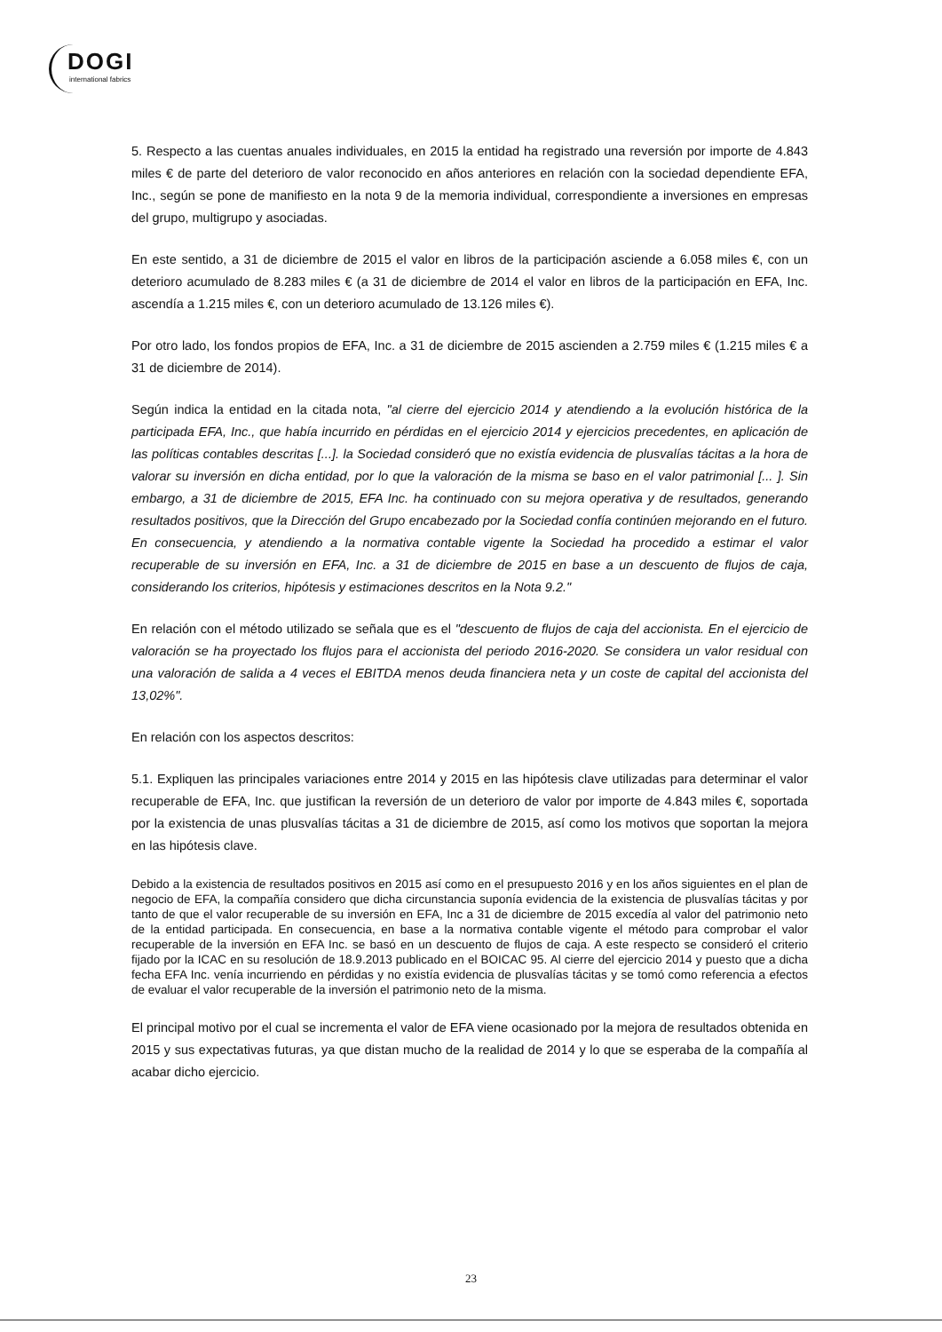DOGI
international fabrics
5. Respecto a las cuentas anuales individuales, en 2015 la entidad ha registrado una reversión por importe de 4.843 miles € de parte del deterioro de valor reconocido en años anteriores en relación con la sociedad dependiente EFA, Inc., según se pone de manifiesto en la nota 9 de la memoria individual, correspondiente a inversiones en empresas del grupo, multigrupo y asociadas.
En este sentido, a 31 de diciembre de 2015 el valor en libros de la participación asciende a 6.058 miles €, con un deterioro acumulado de 8.283 miles € (a 31 de diciembre de 2014 el valor en libros de la participación en EFA, Inc. ascendía a 1.215 miles €, con un deterioro acumulado de 13.126 miles €).
Por otro lado, los fondos propios de EFA, Inc. a 31 de diciembre de 2015 ascienden a 2.759 miles € (1.215 miles € a 31 de diciembre de 2014).
Según indica la entidad en la citada nota, "al cierre del ejercicio 2014 y atendiendo a la evolución histórica de la participada EFA, Inc., que había incurrido en pérdidas en el ejercicio 2014 y ejercicios precedentes, en aplicación de las políticas contables descritas [...]. la Sociedad consideró que no existía evidencia de plusvalías tácitas a la hora de valorar su inversión en dicha entidad, por lo que la valoración de la misma se baso en el valor patrimonial [... ]. Sin embargo, a 31 de diciembre de 2015, EFA Inc. ha continuado con su mejora operativa y de resultados, generando resultados positivos, que la Dirección del Grupo encabezado por la Sociedad confía continúen mejorando en el futuro. En consecuencia, y atendiendo a la normativa contable vigente la Sociedad ha procedido a estimar el valor recuperable de su inversión en EFA, Inc. a 31 de diciembre de 2015 en base a un descuento de flujos de caja, considerando los criterios, hipótesis y estimaciones descritos en la Nota 9.2."
En relación con el método utilizado se señala que es el "descuento de flujos de caja del accionista. En el ejercicio de valoración se ha proyectado los flujos para el accionista del periodo 2016-2020. Se considera un valor residual con una valoración de salida a 4 veces el EBITDA menos deuda financiera neta y un coste de capital del accionista del 13,02%".
En relación con los aspectos descritos:
5.1. Expliquen las principales variaciones entre 2014 y 2015 en las hipótesis clave utilizadas para determinar el valor recuperable de EFA, Inc. que justifican la reversión de un deterioro de valor por importe de 4.843 miles €, soportada por la existencia de unas plusvalías tácitas a 31 de diciembre de 2015, así como los motivos que soportan la mejora en las hipótesis clave.
Debido a la existencia de resultados positivos en 2015 así como en el presupuesto 2016 y en los años siguientes en el plan de negocio de EFA, la compañía considero que dicha circunstancia suponía evidencia de la existencia de plusvalías tácitas y por tanto de que el valor recuperable de su inversión en EFA, Inc a 31 de diciembre de 2015 excedía al valor del patrimonio neto de la entidad participada. En consecuencia, en base a la normativa contable vigente el método para comprobar el valor recuperable de la inversión en EFA Inc. se basó en un descuento de flujos de caja. A este respecto se consideró el criterio fijado por la ICAC en su resolución de 18.9.2013 publicado en el BOICAC 95. Al cierre del ejercicio 2014 y puesto que a dicha fecha EFA Inc. venía incurriendo en pérdidas y no existía evidencia de plusvalías tácitas y se tomó como referencia a efectos de evaluar el valor recuperable de la inversión el patrimonio neto de la misma.
El principal motivo por el cual se incrementa el valor de EFA viene ocasionado por la mejora de resultados obtenida en 2015 y sus expectativas futuras, ya que distan mucho de la realidad de 2014 y lo que se esperaba de la compañía al acabar dicho ejercicio.
23